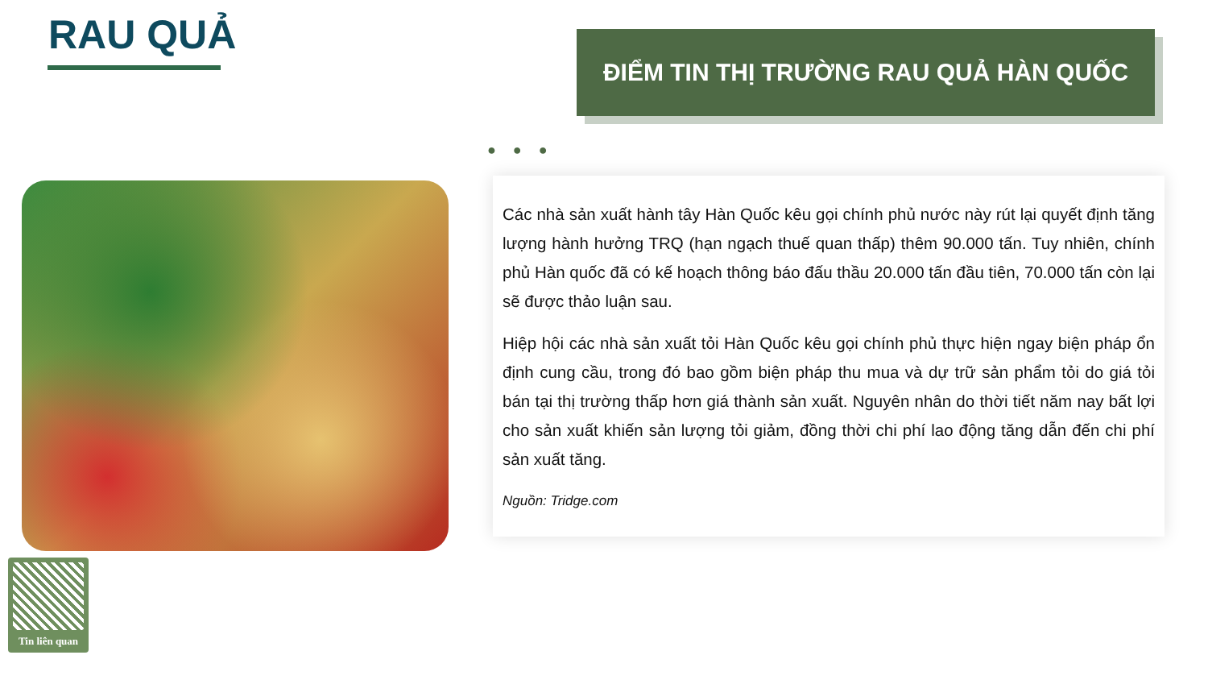RAU QUẢ ĐIỂM TIN THỊ TRƯỜNG RAU QUẢ HÀN QUỐC
● ● ●
Tin liên quan
Các nhà sản xuất hành tây Hàn Quốc kêu gọi chính phủ nước này rút lại quyết định tăng lượng hành hưởng TRQ (hạn ngạch thuế quan thấp) thêm 90.000 tấn. Tuy nhiên, chính phủ Hàn quốc đã có kế hoạch thông báo đấu thầu 20.000 tấn đầu tiên, 70.000 tấn còn lại sẽ được thảo luận sau.
Hiệp hội các nhà sản xuất tỏi Hàn Quốc kêu gọi chính phủ thực hiện ngay biện pháp ổn định cung cầu, trong đó bao gồm biện pháp thu mua và dự trữ sản phẩm tỏi do giá tỏi bán tại thị trường thấp hơn giá thành sản xuất. Nguyên nhân do thời tiết năm nay bất lợi cho sản xuất khiến sản lượng tỏi giảm, đồng thời chi phí lao động tăng dẫn đến chi phí sản xuất tăng.
Nguồn: Tridge.com